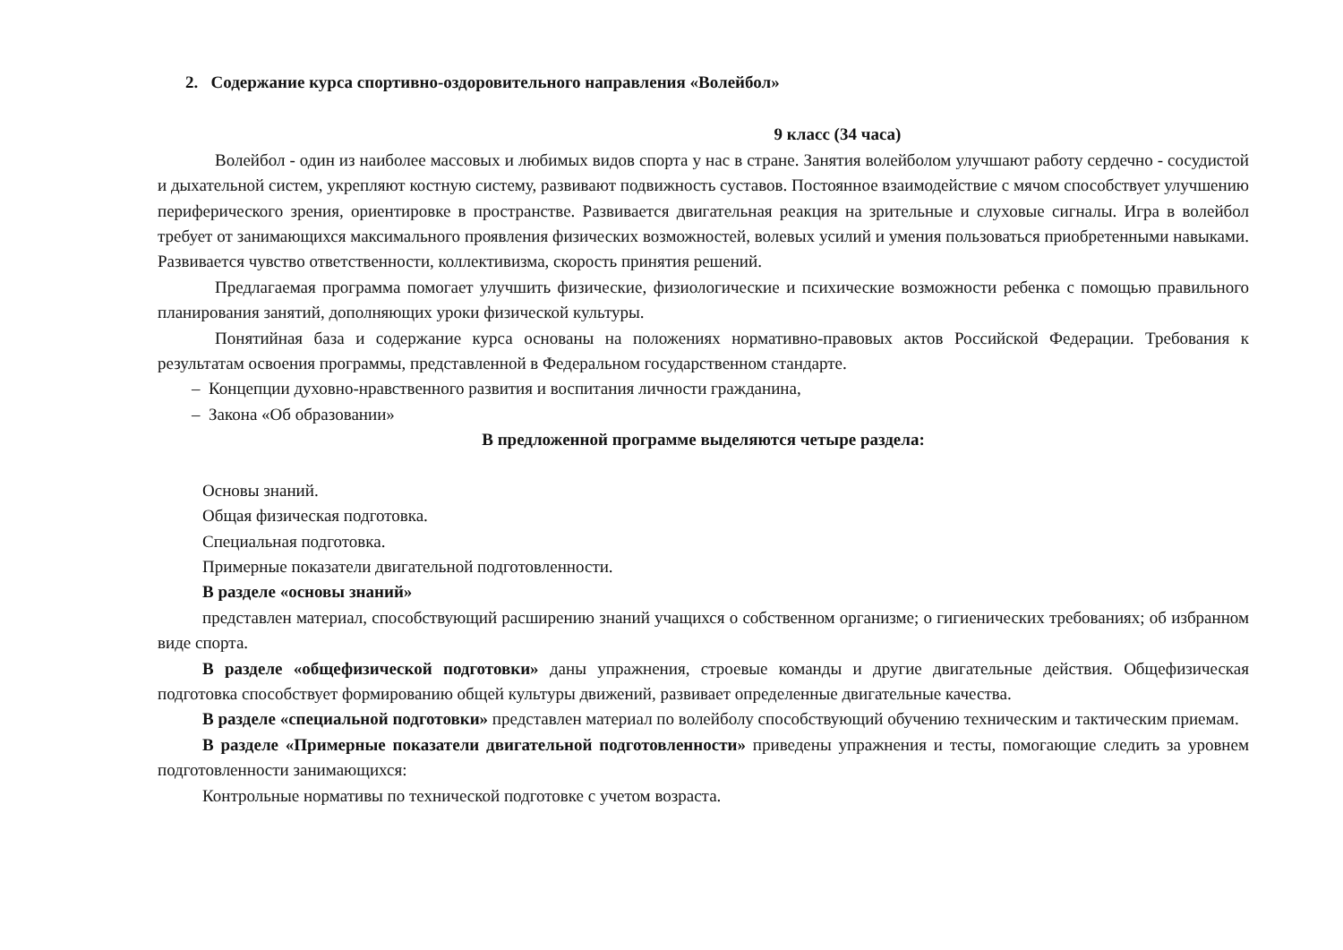2. Содержание курса спортивно-оздоровительного направления «Волейбол»
9 класс (34 часа)
Волейбол - один из наиболее массовых и любимых видов спорта у нас в стране. Занятия волейболом улучшают работу сердечно - сосудистой и дыхательной систем, укрепляют костную систему, развивают подвижность суставов. Постоянное взаимодействие с мячом способствует улучшению периферического зрения, ориентировке в пространстве. Развивается двигательная реакция на зрительные и слуховые сигналы. Игра в волейбол требует от занимающихся максимального проявления физических возможностей, волевых усилий и умения пользоваться приобретенными навыками. Развивается чувство ответственности, коллективизма, скорость принятия решений.
Предлагаемая программа помогает улучшить физические, физиологические и психические возможности ребенка с помощью правильного планирования занятий, дополняющих уроки физической культуры.
Понятийная база и содержание курса основаны на положениях нормативно-правовых актов Российской Федерации. Требования к результатам освоения программы, представленной в Федеральном государственном стандарте.
– Концепции духовно-нравственного развития и воспитания личности гражданина,
– Закона «Об образовании»
В предложенной программе выделяются четыре раздела:
Основы знаний.
Общая физическая подготовка.
Специальная подготовка.
Примерные показатели двигательной подготовленности.
В разделе «основы знаний»
представлен материал, способствующий расширению знаний учащихся о собственном организме; о гигиенических требованиях; об избранном виде спорта.
В разделе «общефизической подготовки» даны упражнения, строевые команды и другие двигательные действия. Общефизическая подготовка способствует формированию общей культуры движений, развивает определенные двигательные качества.
В разделе «специальной подготовки» представлен материал по волейболу способствующий обучению техническим и тактическим приемам.
В разделе «Примерные показатели двигательной подготовленности» приведены упражнения и тесты, помогающие следить за уровнем подготовленности занимающихся:
Контрольные нормативы по технической подготовке с учетом возраста.